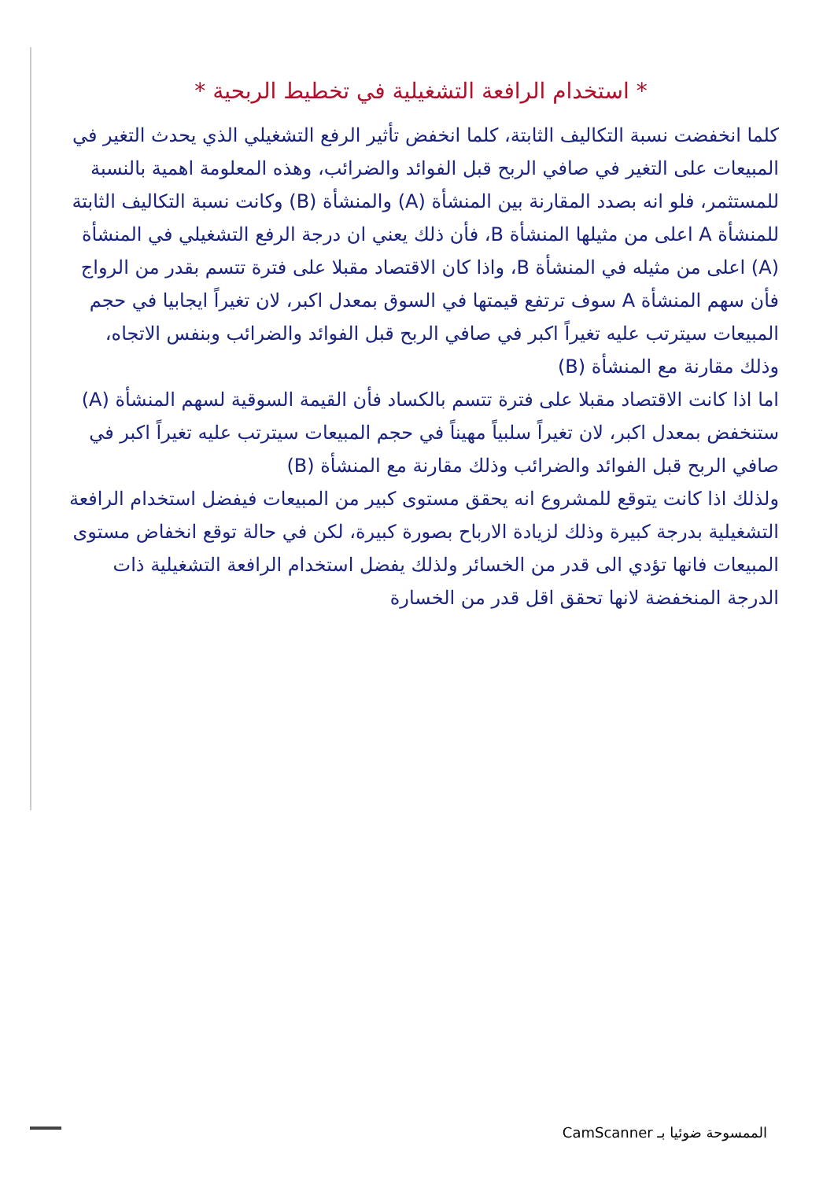* استخدام الرافعة التشغيلية في تخطيط الربحية *
كلما انخفضت نسبة التكاليف الثابتة، كلما انخفض تأثير الرفع التشغيلي الذي يحدث التغير في المبيعات على التغير في صافي الربح قبل الفوائد والضرائب، وهذه المعلومة اهمية بالنسبة للمستثمر، فلو انه بصدد المقارنة بين المنشأة (A) والمنشأة (B) وكانت نسبة التكاليف الثابتة للمنشأة A اعلى من مثيلها المنشأة B، فأن ذلك يعني ان درجة الرفع التشغيلي في المنشأة (A) اعلى من مثيله في المنشأة B، واذا كان الاقتصاد مقبلا على فترة تتسم بقدر من الرواج فأن سهم المنشأة A سوف ترتفع قيمتها في السوق بمعدل اكبر، لان تغيراً ايجابيا في حجم المبيعات سيترتب عليه تغيراً اكبر في صافي الربح قبل الفوائد والضرائب وبنفس الاتجاه، وذلك مقارنة مع المنشأة (B)
اما اذا كانت الاقتصاد مقبلا على فترة تتسم بالكساد فأن القيمة السوقية لسهم المنشأة (A) ستنخفض بمعدل اكبر، لان تغيراً سلبياً مهيناً في حجم المبيعات سيترتب عليه تغيراً اكبر في صافي الربح قبل الفوائد والضرائب وذلك مقارنة مع المنشأة (B)
ولذلك اذا كانت يتوقع للمشروع انه يحقق مستوى كبير من المبيعات فيفضل استخدام الرافعة التشغيلية بدرجة كبيرة وذلك لزيادة الارباح بصورة كبيرة، لكن في حالة توقع انخفاض مستوى المبيعات فانها تؤدي الى قدر من الخسائر ولذلك يفضل استخدام الرافعة التشغيلية ذات الدرجة المنخفضة لانها تحقق اقل قدر من الخسارة
الممسوحة ضوئيا بـ CamScanner